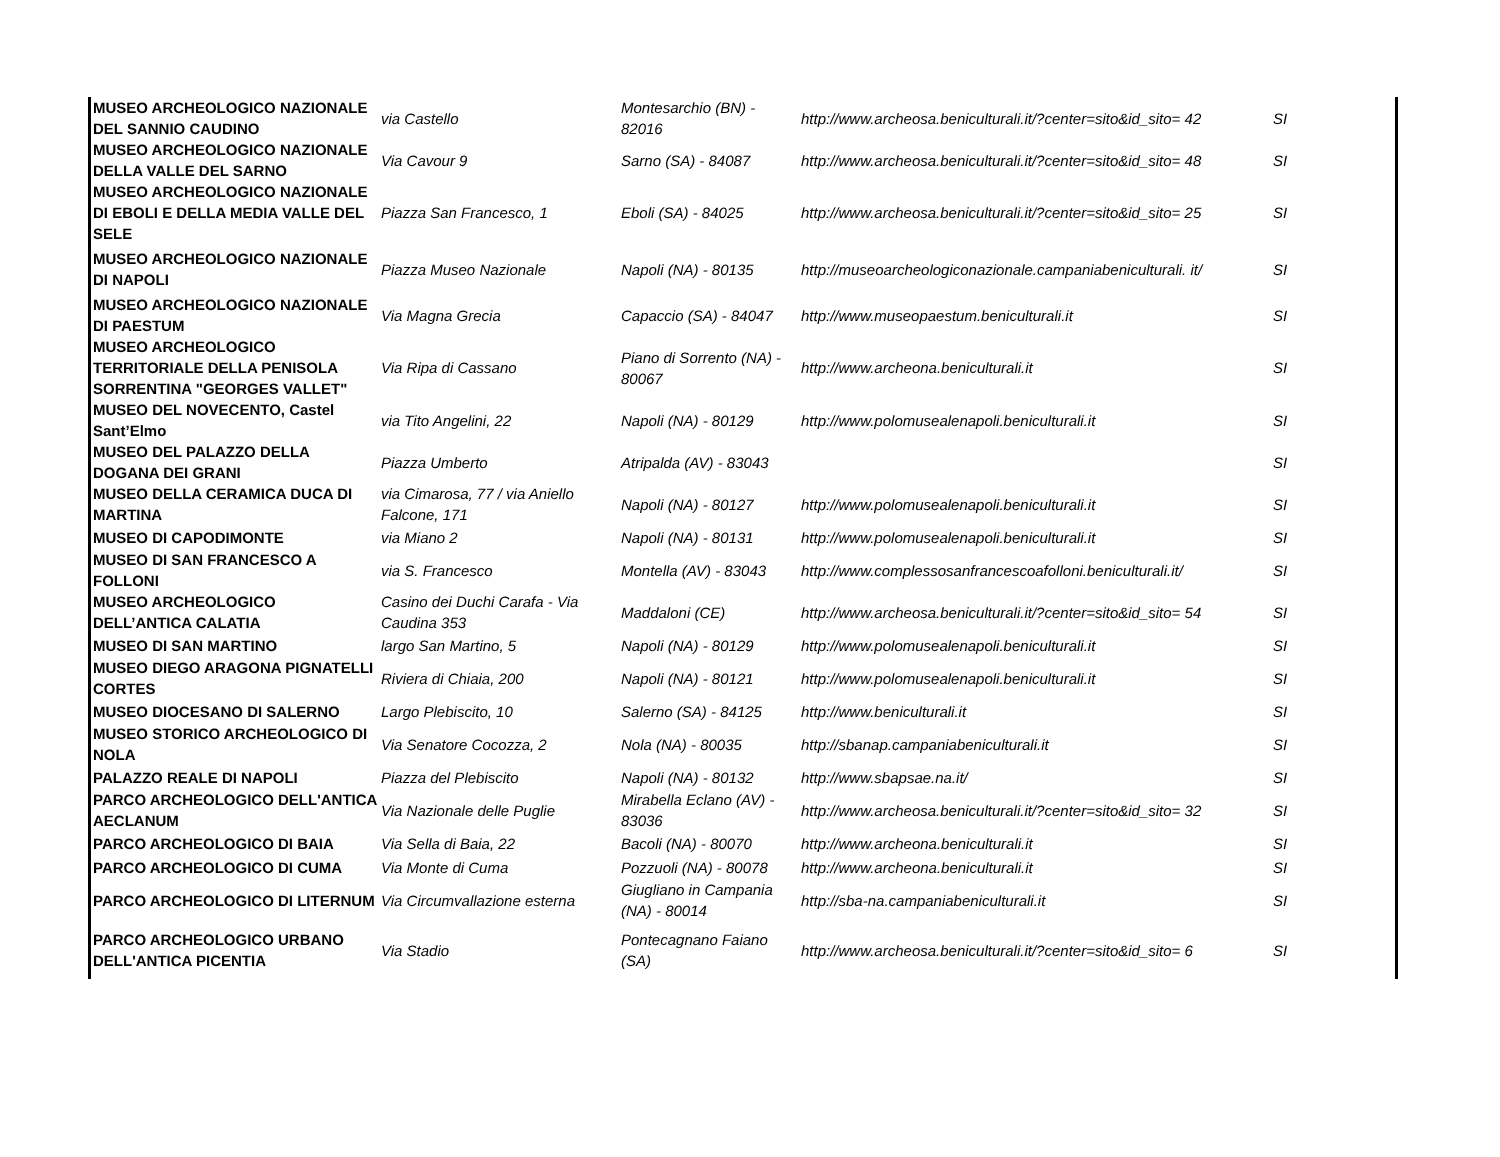| MUSEO ARCHEOLOGICO NAZIONALE DEL SANNIO CAUDINO | via Castello | Montesarchio (BN) - 82016 | http://www.archeosa.beniculturali.it/?center=sito&id_sito= 42 | SI |
| MUSEO ARCHEOLOGICO NAZIONALE DELLA VALLE DEL SARNO | Via Cavour 9 | Sarno (SA) - 84087 | http://www.archeosa.beniculturali.it/?center=sito&id_sito= 48 | SI |
| MUSEO ARCHEOLOGICO NAZIONALE DI EBOLI E DELLA MEDIA VALLE DEL SELE | Piazza San Francesco, 1 | Eboli (SA) - 84025 | http://www.archeosa.beniculturali.it/?center=sito&id_sito= 25 | SI |
| MUSEO ARCHEOLOGICO NAZIONALE DI NAPOLI | Piazza Museo Nazionale | Napoli (NA) - 80135 | http://museoarcheologiconazionale.campaniabeniculturali. it/ | SI |
| MUSEO ARCHEOLOGICO NAZIONALE DI PAESTUM | Via Magna Grecia | Capaccio (SA) - 84047 | http://www.museopaestum.beniculturali.it | SI |
| MUSEO ARCHEOLOGICO TERRITORIALE DELLA PENISOLA SORRENTINA "GEORGES VALLET" | Via Ripa di Cassano | Piano di Sorrento (NA) - 80067 | http://www.archeona.beniculturali.it | SI |
| MUSEO DEL NOVECENTO, Castel Sant’Elmo | via Tito Angelini, 22 | Napoli (NA) - 80129 | http://www.polomusealenapoli.beniculturali.it | SI |
| MUSEO DEL PALAZZO DELLA DOGANA DEI GRANI | Piazza Umberto | Atripalda (AV) - 83043 | | SI |
| MUSEO DELLA CERAMICA DUCA DI MARTINA | via Cimarosa, 77 / via Aniello Falcone, 171 | Napoli (NA) - 80127 | http://www.polomusealenapoli.beniculturali.it | SI |
| MUSEO DI CAPODIMONTE | via Miano 2 | Napoli (NA) - 80131 | http://www.polomusealenapoli.beniculturali.it | SI |
| MUSEO DI SAN FRANCESCO A FOLLONI | via S. Francesco | Montella (AV) - 83043 | http://www.complessosanfrancescoafolloni.beniculturali.it/ | SI |
| MUSEO ARCHEOLOGICO DELL’ANTICA CALATIA | Casino dei Duchi Carafa - Via Caudina 353 | Maddaloni (CE) | http://www.archeosa.beniculturali.it/?center=sito&id_sito= 54 | SI |
| MUSEO DI SAN MARTINO | largo San Martino, 5 | Napoli (NA) - 80129 | http://www.polomusealenapoli.beniculturali.it | SI |
| MUSEO DIEGO ARAGONA PIGNATELLI CORTES | Riviera di Chiaia, 200 | Napoli (NA) - 80121 | http://www.polomusealenapoli.beniculturali.it | SI |
| MUSEO DIOCESANO DI SALERNO | Largo Plebiscito, 10 | Salerno (SA) - 84125 | http://www.beniculturali.it | SI |
| MUSEO STORICO ARCHEOLOGICO DI NOLA | Via Senatore Cocozza, 2 | Nola (NA) - 80035 | http://sbanap.campaniabeniculturali.it | SI |
| PALAZZO REALE DI NAPOLI | Piazza del Plebiscito | Napoli (NA) - 80132 | http://www.sbapsae.na.it/ | SI |
| PARCO ARCHEOLOGICO DELL'ANTICA AECLANUM | Via Nazionale delle Puglie | Mirabella Eclano (AV) - 83036 | http://www.archeosa.beniculturali.it/?center=sito&id_sito= 32 | SI |
| PARCO ARCHEOLOGICO DI BAIA | Via Sella di Baia, 22 | Bacoli (NA) - 80070 | http://www.archeona.beniculturali.it | SI |
| PARCO ARCHEOLOGICO DI CUMA | Via Monte di Cuma | Pozzuoli (NA) - 80078 | http://www.archeona.beniculturali.it | SI |
| PARCO ARCHEOLOGICO DI LITERNUM | Via Circumvallazione esterna | Giugliano in Campania (NA) - 80014 | http://sba-na.campaniabeniculturali.it | SI |
| PARCO ARCHEOLOGICO URBANO DELL'ANTICA PICENTIA | Via Stadio | Pontecagnano Faiano (SA) | http://www.archeosa.beniculturali.it/?center=sito&id_sito= 6 | SI |